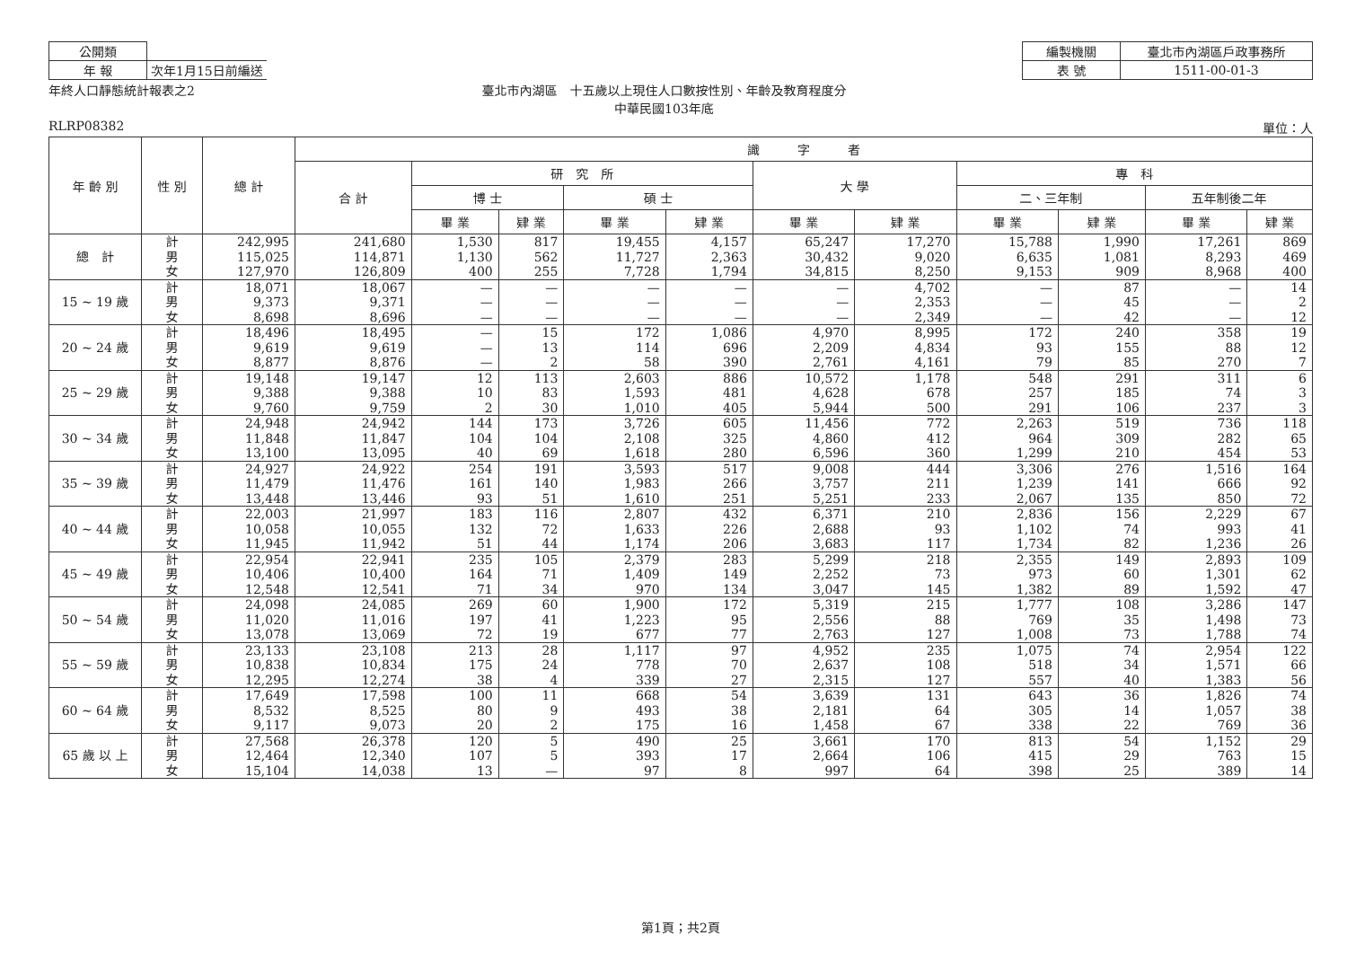| 公開類 | |
| 年 報 | 次年1月15日前編送 |
| 編製機關 | 臺北市內湖區戶政事務所 |
| 表 號 | 1511-00-01-3 |
年終人口靜態統計報表之2 臺北市內湖區　十五歲以上現住人口數按性別、年齡及教育程度分
中華民國103年底
RLRP08382 單位：人
| 年 齡 別 | 性 別 | 總 計 | 識 字 者 | | | | | | | | | | |
| --- | --- | --- | --- | --- | --- | --- | --- | --- | --- | --- | --- | --- | --- |
| | | | 合 計 | 研 究 所 | | | | 大 學 | | 專 科 | | | |
| | | | | 博 士 | | 碩 士 | | | | 二、三年制 | | 五年制後二年 | |
| | | | | 畢 業 | 肄 業 | 畢 業 | 肄 業 | 畢 業 | 肄 業 | 畢 業 | 肄 業 | 畢 業 | 肄 業 |
| 總 計 | 計 男 女 | 242,995 115,025 127,970 | 241,680 114,871 126,809 | 1,530 1,130 400 | 817 562 255 | 19,455 11,727 7,728 | 4,157 2,363 1,794 | 65,247 30,432 34,815 | 17,270 9,020 8,250 | 15,788 6,635 9,153 | 1,990 1,081 909 | 17,261 8,293 8,968 | 869 469 400 |
| 15 ~ 19 歲 | 計 男 女 | 18,071 9,373 8,698 | 18,067 9,371 8,696 | — — — | — — — | — — — | — — — | — — — | 4,702 2,353 2,349 | — — — | 87 45 42 | — — — | 14 2 12 |
| 20 ~ 24 歲 | 計 男 女 | 18,496 9,619 8,877 | 18,495 9,619 8,876 | — — — | 15 13 2 | 172 114 58 | 1,086 696 390 | 4,970 2,209 2,761 | 8,995 4,834 4,161 | 172 93 79 | 240 155 85 | 358 88 270 | 19 12 7 |
| 25 ~ 29 歲 | 計 男 女 | 19,148 9,388 9,760 | 19,147 9,388 9,759 | 12 10 2 | 113 83 30 | 2,603 1,593 1,010 | 886 481 405 | 10,572 4,628 5,944 | 1,178 678 500 | 548 257 291 | 291 185 106 | 311 74 237 | 6 3 3 |
| 30 ~ 34 歲 | 計 男 女 | 24,948 11,848 13,100 | 24,942 11,847 13,095 | 144 104 40 | 173 104 69 | 3,726 2,108 1,618 | 605 325 280 | 11,456 4,860 6,596 | 772 412 360 | 2,263 964 1,299 | 519 309 210 | 736 282 454 | 118 65 53 |
| 35 ~ 39 歲 | 計 男 女 | 24,927 11,479 13,448 | 24,922 11,476 13,446 | 254 161 93 | 191 140 51 | 3,593 1,983 1,610 | 517 266 251 | 9,008 3,757 5,251 | 444 211 233 | 3,306 1,239 2,067 | 276 141 135 | 1,516 666 850 | 164 92 72 |
| 40 ~ 44 歲 | 計 男 女 | 22,003 10,058 11,945 | 21,997 10,055 11,942 | 183 132 51 | 116 72 44 | 2,807 1,633 1,174 | 432 226 206 | 6,371 2,688 3,683 | 210 93 117 | 2,836 1,102 1,734 | 156 74 82 | 2,229 993 1,236 | 67 41 26 |
| 45 ~ 49 歲 | 計 男 女 | 22,954 10,406 12,548 | 22,941 10,400 12,541 | 235 164 71 | 105 71 34 | 2,379 1,409 970 | 283 149 134 | 5,299 2,252 3,047 | 218 73 145 | 2,355 973 1,382 | 149 60 89 | 2,893 1,301 1,592 | 109 62 47 |
| 50 ~ 54 歲 | 計 男 女 | 24,098 11,020 13,078 | 24,085 11,016 13,069 | 269 197 72 | 60 41 19 | 1,900 1,223 677 | 172 95 77 | 5,319 2,556 2,763 | 215 88 127 | 1,777 769 1,008 | 108 35 73 | 3,286 1,498 1,788 | 147 73 74 |
| 55 ~ 59 歲 | 計 男 女 | 23,133 10,838 12,295 | 23,108 10,834 12,274 | 213 175 38 | 28 24 4 | 1,117 778 339 | 97 70 27 | 4,952 2,637 2,315 | 235 108 127 | 1,075 518 557 | 74 34 40 | 2,954 1,571 1,383 | 122 66 56 |
| 60 ~ 64 歲 | 計 男 女 | 17,649 8,532 9,117 | 17,598 8,525 9,073 | 100 80 20 | 11 9 2 | 668 493 175 | 54 38 16 | 3,639 2,181 1,458 | 131 64 67 | 643 305 338 | 36 14 22 | 1,826 1,057 769 | 74 38 36 |
| 65 歲 以 上 | 計 男 女 | 27,568 12,464 15,104 | 26,378 12,340 14,038 | 120 107 13 | 5 5 — | 490 393 97 | 25 17 8 | 3,661 2,664 997 | 170 106 64 | 813 415 398 | 54 29 25 | 1,152 763 389 | 29 15 14 |
第1頁；共2頁